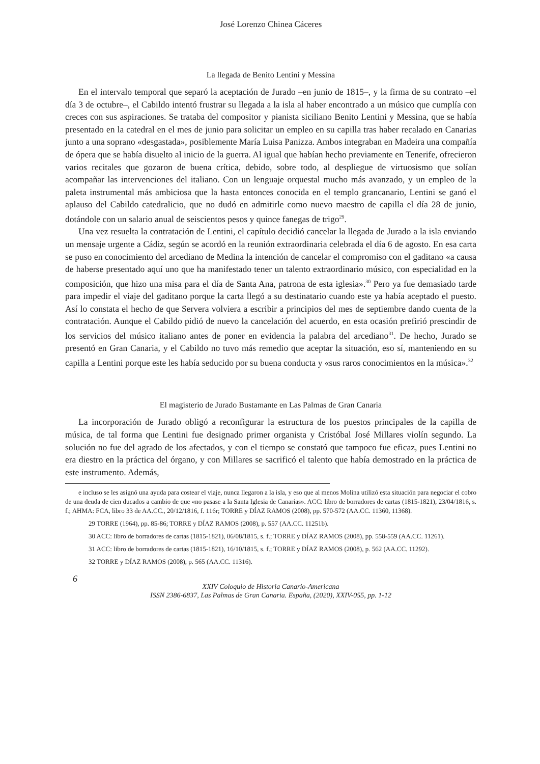José Lorenzo Chinea Cáceres
La llegada de Benito Lentini y Messina
En el intervalo temporal que separó la aceptación de Jurado –en junio de 1815–, y la firma de su contrato –el día 3 de octubre–, el Cabildo intentó frustrar su llegada a la isla al haber encontrado a un músico que cumplía con creces con sus aspiraciones. Se trataba del compositor y pianista siciliano Benito Lentini y Messina, que se había presentado en la catedral en el mes de junio para solicitar un empleo en su capilla tras haber recalado en Canarias junto a una soprano «desgastada», posiblemente María Luisa Panizza. Ambos integraban en Madeira una compañía de ópera que se había disuelto al inicio de la guerra. Al igual que habían hecho previamente en Tenerife, ofrecieron varios recitales que gozaron de buena crítica, debido, sobre todo, al despliegue de virtuosismo que solían acompañar las intervenciones del italiano. Con un lenguaje orquestal mucho más avanzado, y un empleo de la paleta instrumental más ambiciosa que la hasta entonces conocida en el templo grancanario, Lentini se ganó el aplauso del Cabildo catedralicio, que no dudó en admitirle como nuevo maestro de capilla el día 28 de junio, dotándole con un salario anual de seiscientos pesos y quince fanegas de trigo<sup>29</sup>.
Una vez resuelta la contratación de Lentini, el capítulo decidió cancelar la llegada de Jurado a la isla enviando un mensaje urgente a Cádiz, según se acordó en la reunión extraordinaria celebrada el día 6 de agosto. En esa carta se puso en conocimiento del arcediano de Medina la intención de cancelar el compromiso con el gaditano «a causa de haberse presentado aquí uno que ha manifestado tener un talento extraordinario músico, con especialidad en la composición, que hizo una misa para el día de Santa Ana, patrona de esta iglesia».<sup>30</sup> Pero ya fue demasiado tarde para impedir el viaje del gaditano porque la carta llegó a su destinatario cuando este ya había aceptado el puesto. Así lo constata el hecho de que Servera volviera a escribir a principios del mes de septiembre dando cuenta de la contratación. Aunque el Cabildo pidió de nuevo la cancelación del acuerdo, en esta ocasión prefirió prescindir de los servicios del músico italiano antes de poner en evidencia la palabra del arcediano<sup>31</sup>. De hecho, Jurado se presentó en Gran Canaria, y el Cabildo no tuvo más remedio que aceptar la situación, eso sí, manteniendo en su capilla a Lentini porque este les había seducido por su buena conducta y «sus raros conocimientos en la música».<sup>32</sup>
El magisterio de Jurado Bustamante en Las Palmas de Gran Canaria
La incorporación de Jurado obligó a reconfigurar la estructura de los puestos principales de la capilla de música, de tal forma que Lentini fue designado primer organista y Cristóbal José Millares violín segundo. La solución no fue del agrado de los afectados, y con el tiempo se constató que tampoco fue eficaz, pues Lentini no era diestro en la práctica del órgano, y con Millares se sacrificó el talento que había demostrado en la práctica de este instrumento. Además,
e incluso se les asignó una ayuda para costear el viaje, nunca llegaron a la isla, y eso que al menos Molina utilizó esta situación para negociar el cobro de una deuda de cien ducados a cambio de que «no pasase a la Santa Iglesia de Canarias». ACC: libro de borradores de cartas (1815-1821), 23/04/1816, s. f.; AHMA: FCA, libro 33 de AA.CC., 20/12/1816, f. 116r; TORRE y DÍAZ RAMOS (2008), pp. 570-572 (AA.CC. 11360, 11368).
29 TORRE (1964), pp. 85-86; TORRE y DÍAZ RAMOS (2008), p. 557 (AA.CC. 11251b).
30 ACC: libro de borradores de cartas (1815-1821), 06/08/1815, s. f.; TORRE y DÍAZ RAMOS (2008), pp. 558-559 (AA.CC. 11261).
31 ACC: libro de borradores de cartas (1815-1821), 16/10/1815, s. f.; TORRE y DÍAZ RAMOS (2008), p. 562 (AA.CC. 11292).
32 TORRE y DÍAZ RAMOS (2008), p. 565 (AA.CC. 11316).
6
XXIV Coloquio de Historia Canario-Americana
ISSN 2386-6837, Las Palmas de Gran Canaria. España, (2020), XXIV-055, pp. 1-12